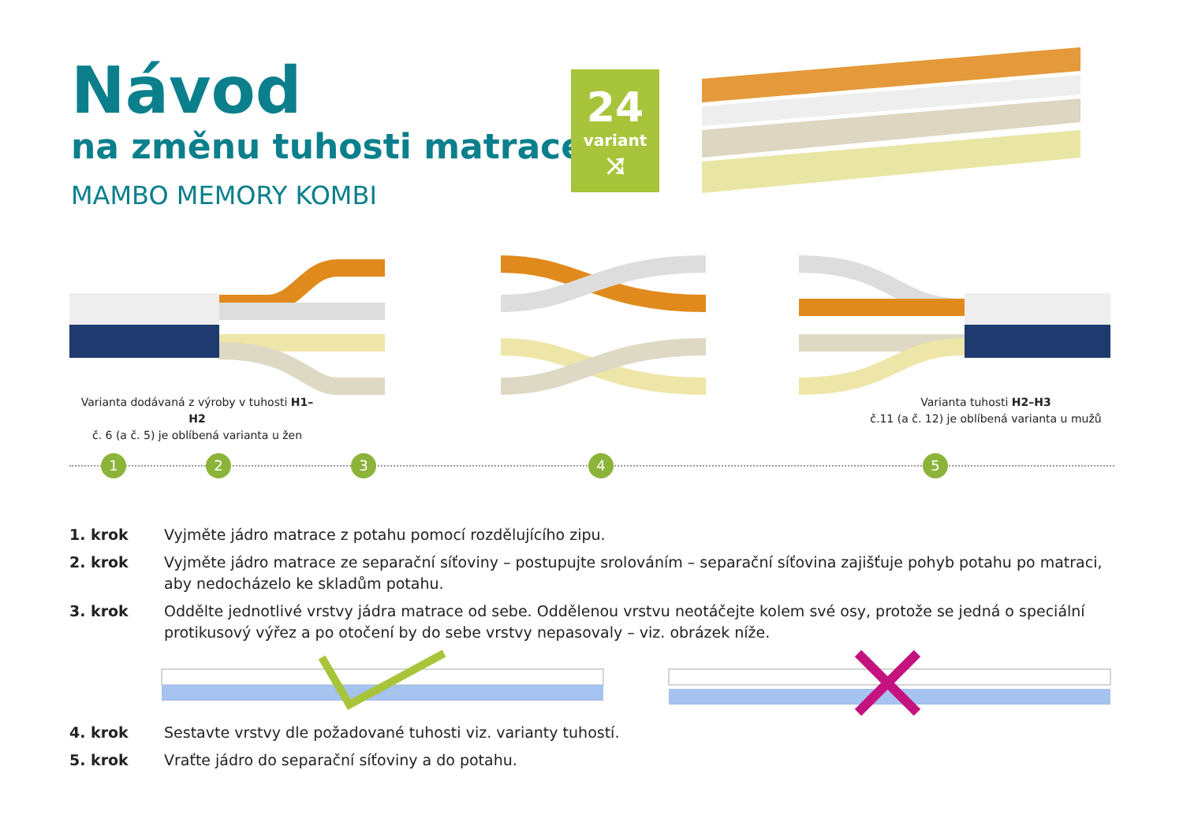Návod
na změnu tuhosti matrace
MAMBO MEMORY KOMBI
24
variant
⤨
Varianta dodávaná z výroby v tuhosti H1–H2
č. 6 (a č. 5) je oblíbená varianta u žen
Varianta tuhosti H2–H3
č.11 (a č. 12) je oblíbená varianta u mužů
1 2 3 4 5
1. krok Vyjměte jádro matrace z potahu pomocí rozdělujícího zipu.
2. krok Vyjměte jádro matrace ze separační síťoviny – postupujte srolováním – separační síťovina zajišťuje pohyb potahu po matraci, aby nedocházelo ke skladům potahu.
3. krok Oddělte jednotlivé vrstvy jádra matrace od sebe. Oddělenou vrstvu neotáčejte kolem své osy, protože se jedná o speciální proti­kusový výřez a po otočení by do sebe vrstvy nepasovaly – viz. obrázek níže.
4. krok Sestavte vrstvy dle požadované tuhosti viz. varianty tuhostí.
5. krok Vraťte jádro do separační síťoviny a do potahu.